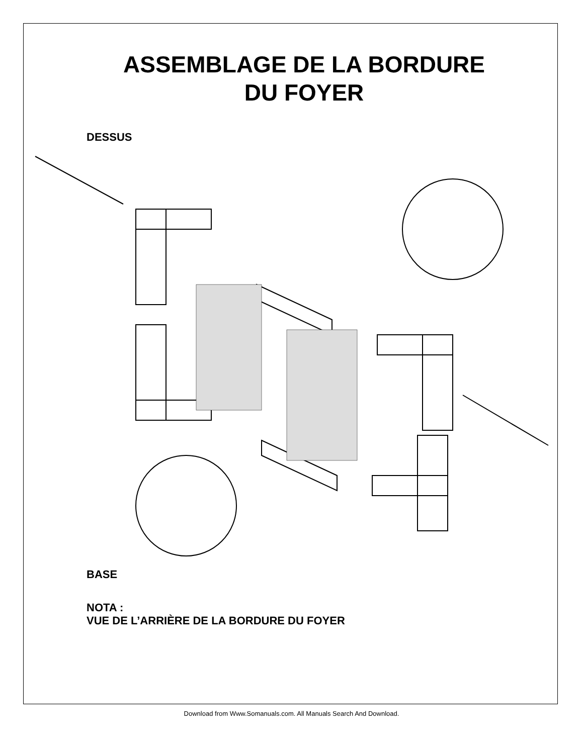ASSEMBLAGE DE LA BORDURE
DU FOYER
DESSUS
BASE
NOTA :
VUE DE L’ARRIÈRE DE LA BORDURE DU FOYER
Download from Www.Somanuals.com. All Manuals Search And Download.